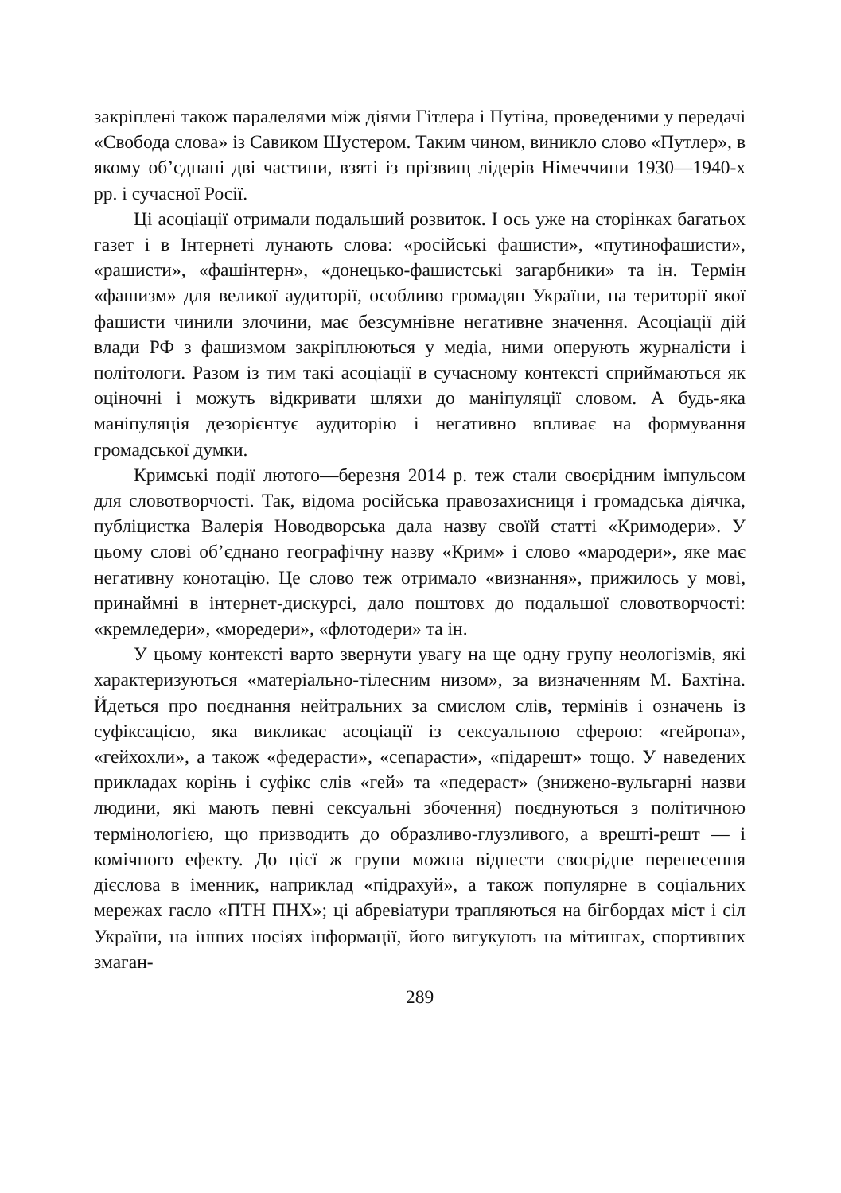закріплені також паралелями між діями Гітлера і Путіна, проведеними у передачі «Свобода слова» із Савиком Шустером. Таким чином, виникло слово «Путлер», в якому об’єднані дві частини, взяті із прізвищ лідерів Німеччини 1930—1940-х рр. і сучасної Росії.
Ці асоціації отримали подальший розвиток. І ось уже на сторінках багатьох газет і в Інтернеті лунають слова: «російські фашисти», «путинофашисти», «рашисти», «фашінтерн», «донецько-фашистські загарбники» та ін. Термін «фашизм» для великої аудиторії, особливо громадян України, на території якої фашисти чинили злочини, має безсумнівне негативне значення. Асоціації дій влади РФ з фашизмом закріплюються у медіа, ними оперують журналісти і політологи. Разом із тим такі асоціації в сучасному контексті сприймаються як оціночні і можуть відкривати шляхи до маніпуляції словом. А будь-яка маніпуляція дезорієнтує аудиторію і негативно впливає на формування громадської думки.
Кримські події лютого—березня 2014 р. теж стали своєрідним імпульсом для словотворчості. Так, відома російська правозахисниця і громадська діячка, публіцистка Валерія Новодворська дала назву своїй статті «Кримодери». У цьому слові об’єднано географічну назву «Крим» і слово «мародери», яке має негативну конотацію. Це слово теж отримало «визнання», прижилось у мові, принаймні в інтернет-дискурсі, дало поштовх до подальшої словотворчості: «кремледери», «моредери», «флотодери» та ін.
У цьому контексті варто звернути увагу на ще одну групу неологізмів, які характеризуються «матеріально-тілесним низом», за визначенням М. Бахтіна. Йдеться про поєднання нейтральних за смислом слів, термінів і означень із суфіксацією, яка викликає асоціації із сексуальною сферою: «гейропа», «гейхохли», а також «федерасти», «сепарасти», «підарешт» тощо. У наведених прикладах корінь і суфікс слів «гей» та «педераст» (знижено-вульгарні назви людини, які мають певні сексуальні збочення) поєднуються з політичною термінологією, що призводить до образливо-глузливого, а врешті-решт — і комічного ефекту. До цієї ж групи можна віднести своєрідне перенесення дієслова в іменник, наприклад «підрахуй», а також популярне в соціальних мережах гасло «ПТН ПНХ»; ці абревіатури трапляються на бігбордах міст і сіл України, на інших носіях інформації, його вигукують на мітингах, спортивних змаган-
289